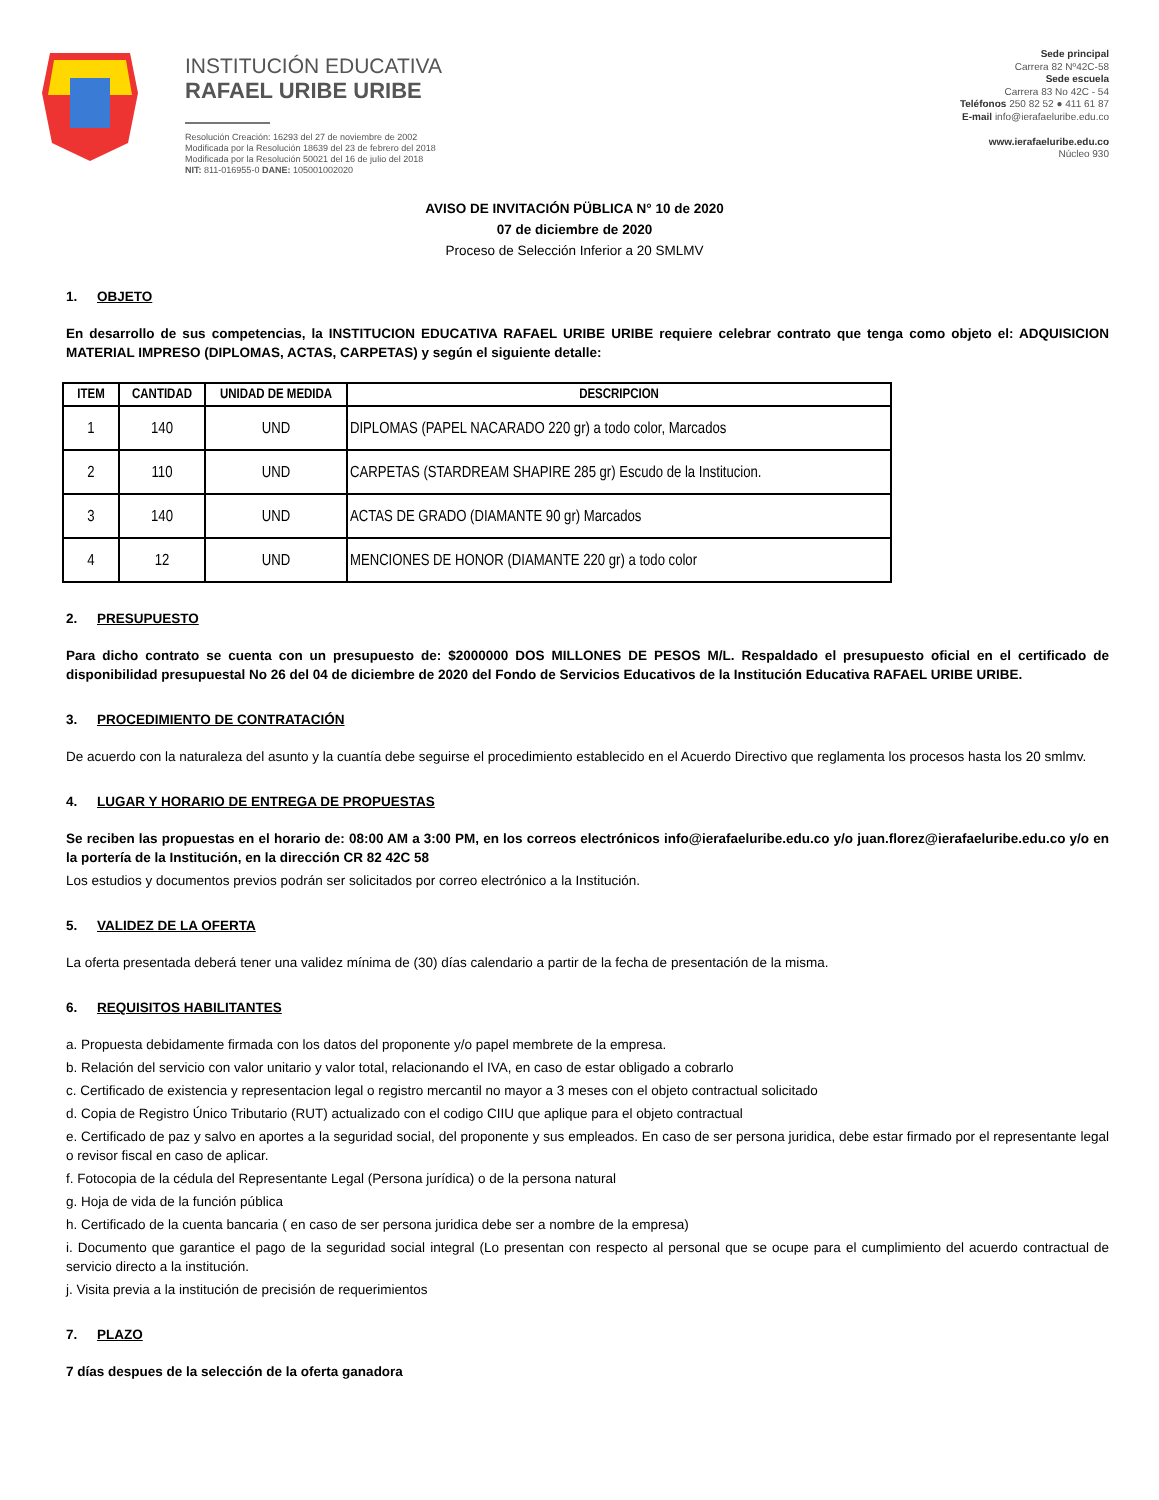INSTITUCIÓN EDUCATIVA
RAFAEL URIBE URIBE
Resolución Creación: 16293 del 27 de noviembre de 2002
Modificada por la Resolución 18639 del 23 de febrero del 2018
Modificada por la Resolución 50021 del 16 de julio del 2018
NIT: 811-016955-0 DANE: 105001002020
Sede principal
Carrera 82 Nº42C-58
Sede escuela
Carrera 83 No 42C - 54
Teléfonos 250 82 52 ● 411 61 87
E-mail info@ierafaeluribe.edu.co
www.ierafaeluribe.edu.co
Núcleo 930
AVISO DE INVITACIÓN PÜBLICA N° 10 de 2020
07 de diciembre de 2020
Proceso de Selección Inferior a 20 SMLMV
1. OBJETO
En desarrollo de sus competencias, la INSTITUCION EDUCATIVA RAFAEL URIBE URIBE requiere celebrar contrato que tenga como objeto el: ADQUISICION MATERIAL IMPRESO (DIPLOMAS, ACTAS, CARPETAS) y según el siguiente detalle:
| ITEM | CANTIDAD | UNIDAD DE MEDIDA | DESCRIPCION |
| --- | --- | --- | --- |
| 1 | 140 | UND | DIPLOMAS (PAPEL NACARADO 220 gr) a todo color, Marcados |
| 2 | 110 | UND | CARPETAS (STARDREAM SHAPIRE 285 gr) Escudo de la Institucion. |
| 3 | 140 | UND | ACTAS DE GRADO (DIAMANTE 90 gr) Marcados |
| 4 | 12 | UND | MENCIONES DE HONOR (DIAMANTE 220 gr) a todo color |
2. PRESUPUESTO
Para dicho contrato se cuenta con un presupuesto de: $2000000 DOS MILLONES DE PESOS M/L. Respaldado el presupuesto oficial en el certificado de disponibilidad presupuestal No 26 del 04 de diciembre de 2020 del Fondo de Servicios Educativos de la Institución Educativa RAFAEL URIBE URIBE.
3. PROCEDIMIENTO DE CONTRATACIÓN
De acuerdo con la naturaleza del asunto y la cuantía debe seguirse el procedimiento establecido en el Acuerdo Directivo que reglamenta los procesos hasta los 20 smlmv.
4. LUGAR Y HORARIO DE ENTREGA DE PROPUESTAS
Se reciben las propuestas en el horario de: 08:00 AM a 3:00 PM, en los correos electrónicos info@ierafaeluribe.edu.co y/o juan.florez@ierafaeluribe.edu.co y/o en la portería de la Institución, en la dirección CR 82 42C 58
Los estudios y documentos previos podrán ser solicitados por correo electrónico a la Institución.
5. VALIDEZ DE LA OFERTA
La oferta presentada deberá tener una validez mínima de (30) días calendario a partir de la fecha de presentación de la misma.
6. REQUISITOS HABILITANTES
a. Propuesta debidamente firmada con los datos del proponente y/o papel membrete de la empresa.
b. Relación del servicio con valor unitario y valor total, relacionando el IVA, en caso de estar obligado a cobrarlo
c. Certificado de existencia y representacion legal o registro mercantil no mayor a 3 meses con el objeto contractual solicitado
d. Copia de Registro Único Tributario (RUT) actualizado con el codigo CIIU que aplique para el objeto contractual
e. Certificado de paz y salvo en aportes a la seguridad social, del proponente y sus empleados. En caso de ser persona juridica, debe estar firmado por el representante legal o revisor fiscal en caso de aplicar.
f. Fotocopia de la cédula del Representante Legal (Persona jurídica) o de la persona natural
g. Hoja de vida de la función pública
h. Certificado de la cuenta bancaria ( en caso de ser persona juridica debe ser a nombre de la empresa)
i. Documento que garantice el pago de la seguridad social integral (Lo presentan con respecto al personal que se ocupe para el cumplimiento del acuerdo contractual de servicio directo a la institución.
j. Visita previa a la institución de precisión de requerimientos
7. PLAZO
7 días despues de la selección de la oferta ganadora